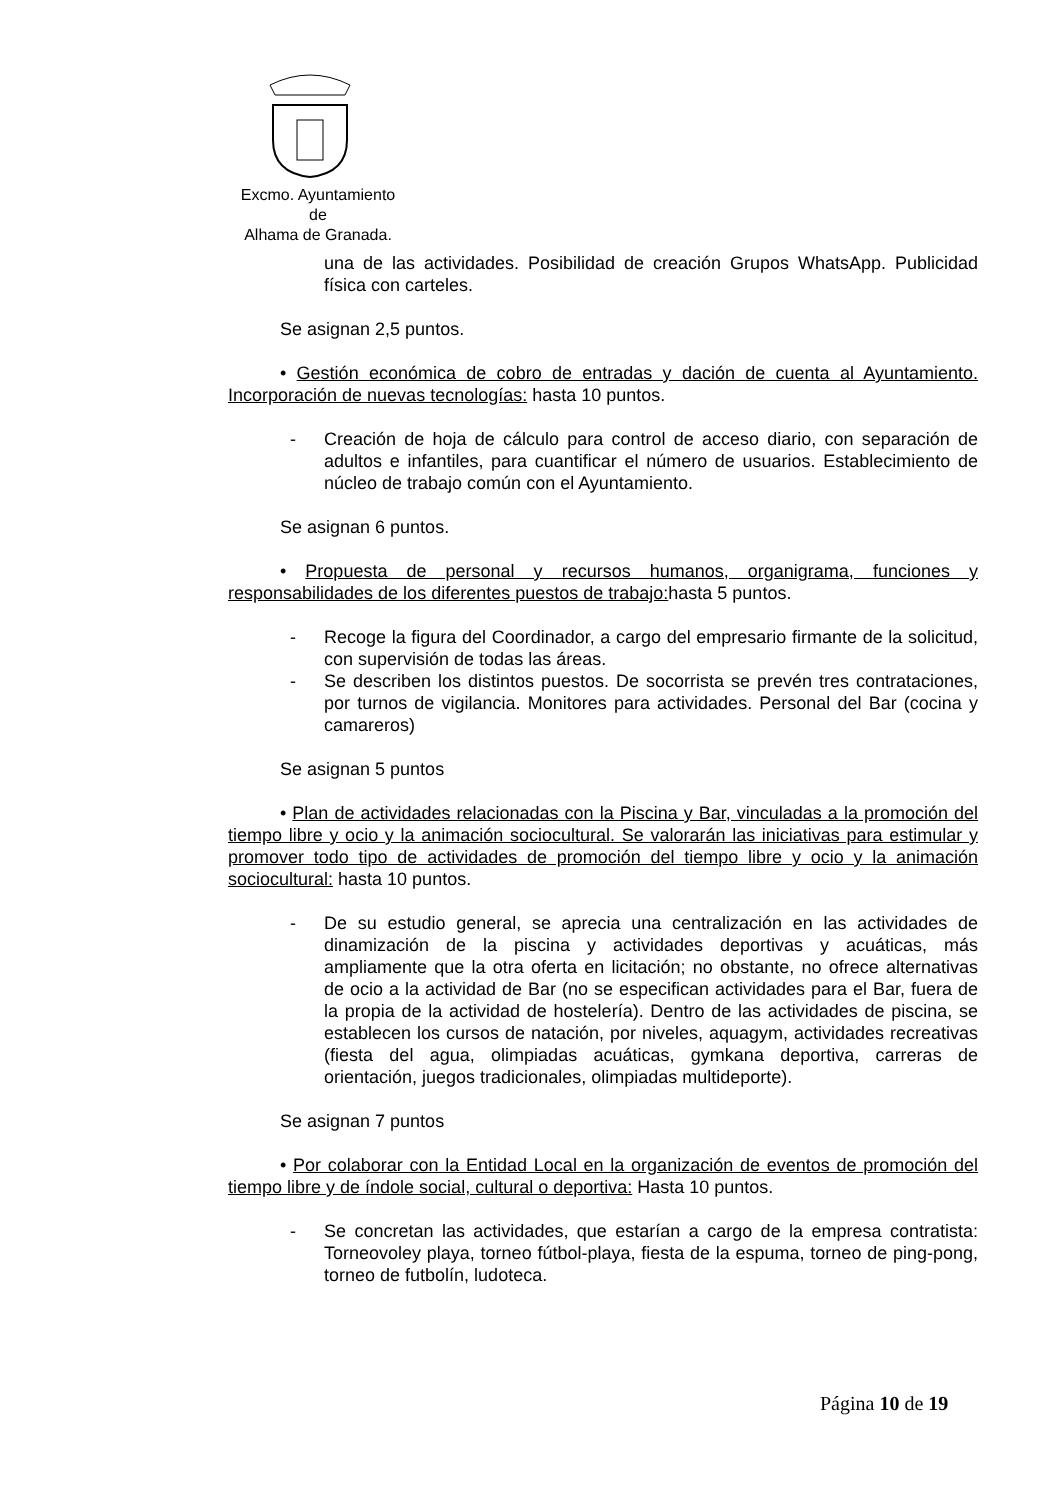Excmo. Ayuntamiento
de
Alhama de Granada.
una de las actividades. Posibilidad de creación Grupos WhatsApp. Publicidad física con carteles.
Se asignan 2,5 puntos.
• Gestión económica de cobro de entradas y dación de cuenta al Ayuntamiento. Incorporación de nuevas tecnologías: hasta 10 puntos.
- Creación de hoja de cálculo para control de acceso diario, con separación de adultos e infantiles, para cuantificar el número de usuarios. Establecimiento de núcleo de trabajo común con el Ayuntamiento.
Se asignan 6 puntos.
• Propuesta de personal y recursos humanos, organigrama, funciones y responsabilidades de los diferentes puestos de trabajo: hasta 5 puntos.
- Recoge la figura del Coordinador, a cargo del empresario firmante de la solicitud, con supervisión de todas las áreas.
- Se describen los distintos puestos. De socorrista se prevén tres contrataciones, por turnos de vigilancia. Monitores para actividades. Personal del Bar (cocina y camareros)
Se asignan 5 puntos
• Plan de actividades relacionadas con la Piscina y Bar, vinculadas a la promoción del tiempo libre y ocio y la animación sociocultural. Se valorarán las iniciativas para estimular y promover todo tipo de actividades de promoción del tiempo libre y ocio y la animación sociocultural: hasta 10 puntos.
- De su estudio general, se aprecia una centralización en las actividades de dinamización de la piscina y actividades deportivas y acuáticas, más ampliamente que la otra oferta en licitación; no obstante, no ofrece alternativas de ocio a la actividad de Bar (no se especifican actividades para el Bar, fuera de la propia de la actividad de hostelería). Dentro de las actividades de piscina, se establecen los cursos de natación, por niveles, aquagym, actividades recreativas (fiesta del agua, olimpiadas acuáticas, gymkana deportiva, carreras de orientación, juegos tradicionales, olimpiadas multideporte).
Se asignan 7 puntos
• Por colaborar con la Entidad Local en la organización de eventos de promoción del tiempo libre y de índole social, cultural o deportiva: Hasta 10 puntos.
- Se concretan las actividades, que estarían a cargo de la empresa contratista: Torneovoley playa, torneo fútbol-playa, fiesta de la espuma, torneo de ping-pong, torneo de futbolín, ludoteca.
Página 10 de 19